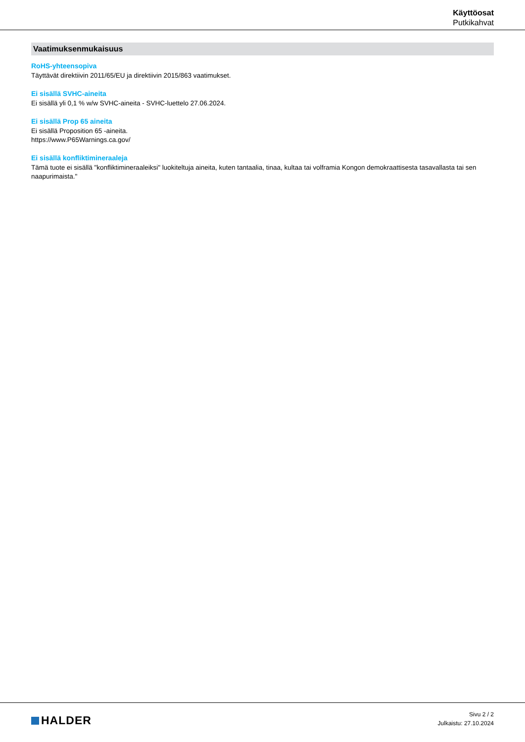Käyttöosat
Putkikahvat
Vaatimuksenmukaisuus
RoHS-yhteensopiva
Täyttävät direktiivin 2011/65/EU ja direktiivin 2015/863 vaatimukset.
Ei sisällä SVHC-aineita
Ei sisällä yli 0,1 % w/w SVHC-aineita - SVHC-luettelo 27.06.2024.
Ei sisällä Prop 65 aineita
Ei sisällä Proposition 65 -aineita.
https://www.P65Warnings.ca.gov/
Ei sisällä konfliktimineraaleja
Tämä tuote ei sisällä "konfliktimineraaleiksi" luokiteltuja aineita, kuten tantaalia, tinaa, kultaa tai volframia Kongon demokraattisesta tasavallasta tai sen naapurimaista."
HALDER
Sivu 2 / 2
Julkaistu: 27.10.2024